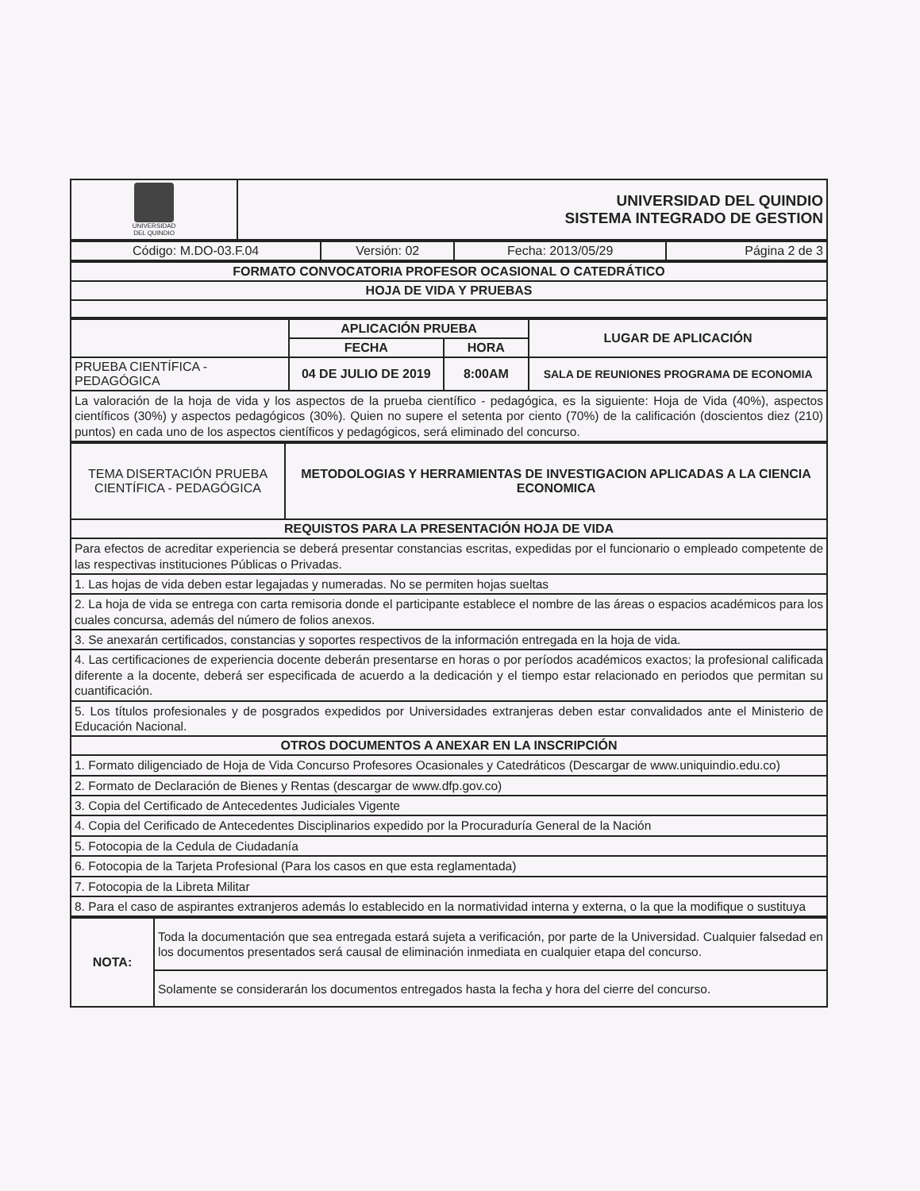| UNIVERSIDAD DEL QUINDIO | UNIVERSIDAD DEL QUINDIO SISTEMA INTEGRADO DE GESTION |
| Código: M.DO-03.F.04 | Versión: 02 | Fecha: 2013/05/29 | Página 2 de 3 |
| FORMATO CONVOCATORIA PROFESOR OCASIONAL O CATEDRÁTICO |
| --- |
| HOJA DE VIDA Y PRUEBAS |
| | APLICACIÓN PRUEBA | | LUGAR DE APLICACIÓN |
| | FECHA | HORA | |
| PRUEBA CIENTÍFICA - PEDAGÓGICA | 04 DE JULIO DE 2019 | 8:00AM | SALA DE REUNIONES PROGRAMA DE ECONOMIA |
| La valoración de la hoja de vida y los aspectos de la prueba científico - pedagógica, es la siguiente: Hoja de Vida (40%), aspectos científicos (30%) y aspectos pedagógicos (30%). Quien no supere el setenta por ciento (70%) de la calificación (doscientos diez (210) puntos) en cada uno de los aspectos científicos y pedagógicos, será eliminado del concurso. | | | |
| TEMA DISERTACIÓN PRUEBA CIENTÍFICA - PEDAGÓGICA | METODOLOGIAS Y HERRAMIENTAS DE INVESTIGACION APLICADAS A LA CIENCIA ECONOMICA |
| REQUISTOS PARA LA PRESENTACIÓN HOJA DE VIDA | |
| Para efectos de acreditar experiencia se deberá presentar constancias escritas, expedidas por el funcionario o empleado competente de las respectivas instituciones Públicas o Privadas. | |
| 1. Las hojas de vida deben estar legajadas y numeradas. No se permiten hojas sueltas | |
| 2. La hoja de vida se entrega con carta remisoria donde el participante establece el nombre de las áreas o espacios académicos para los cuales concursa, además del número de folios anexos. | |
| 3. Se anexarán certificados, constancias y soportes respectivos de la información entregada en la hoja de vida. | |
| 4. Las certificaciones de experiencia docente deberán presentarse en horas o por períodos académicos exactos; la profesional calificada diferente a la docente, deberá ser especificada de acuerdo a la dedicación y el tiempo estar relacionado en periodos que permitan su cuantificación. | |
| 5. Los títulos profesionales y de posgrados expedidos por Universidades extranjeras deben estar convalidados ante el Ministerio de Educación Nacional. | |
| OTROS DOCUMENTOS A ANEXAR EN LA INSCRIPCIÓN | |
| 1. Formato diligenciado de Hoja de Vida Concurso Profesores Ocasionales y Catedráticos (Descargar de www.uniquindio.edu.co) | |
| 2. Formato de Declaración de Bienes y Rentas (descargar de www.dfp.gov.co) | |
| 3. Copia del Certificado de Antecedentes Judiciales Vigente | |
| 4. Copia del Cerificado de Antecedentes Disciplinarios expedido por la Procuraduría General de la Nación | |
| 5. Fotocopia de la Cedula de Ciudadanía | |
| 6. Fotocopia de la Tarjeta Profesional (Para los casos en que esta reglamentada) | |
| 7. Fotocopia de la Libreta Militar | |
| 8. Para el caso de aspirantes extranjeros además lo establecido en la normatividad interna y externa, o la que la modifique o sustituya | |
| NOTA: | Toda la documentación que sea entregada estará sujeta a verificación, por parte de la Universidad. Cualquier falsedad en los documentos presentados será causal de eliminación inmediata en cualquier etapa del concurso. |
| | Solamente se considerarán los documentos entregados hasta la fecha y hora del cierre del concurso. |